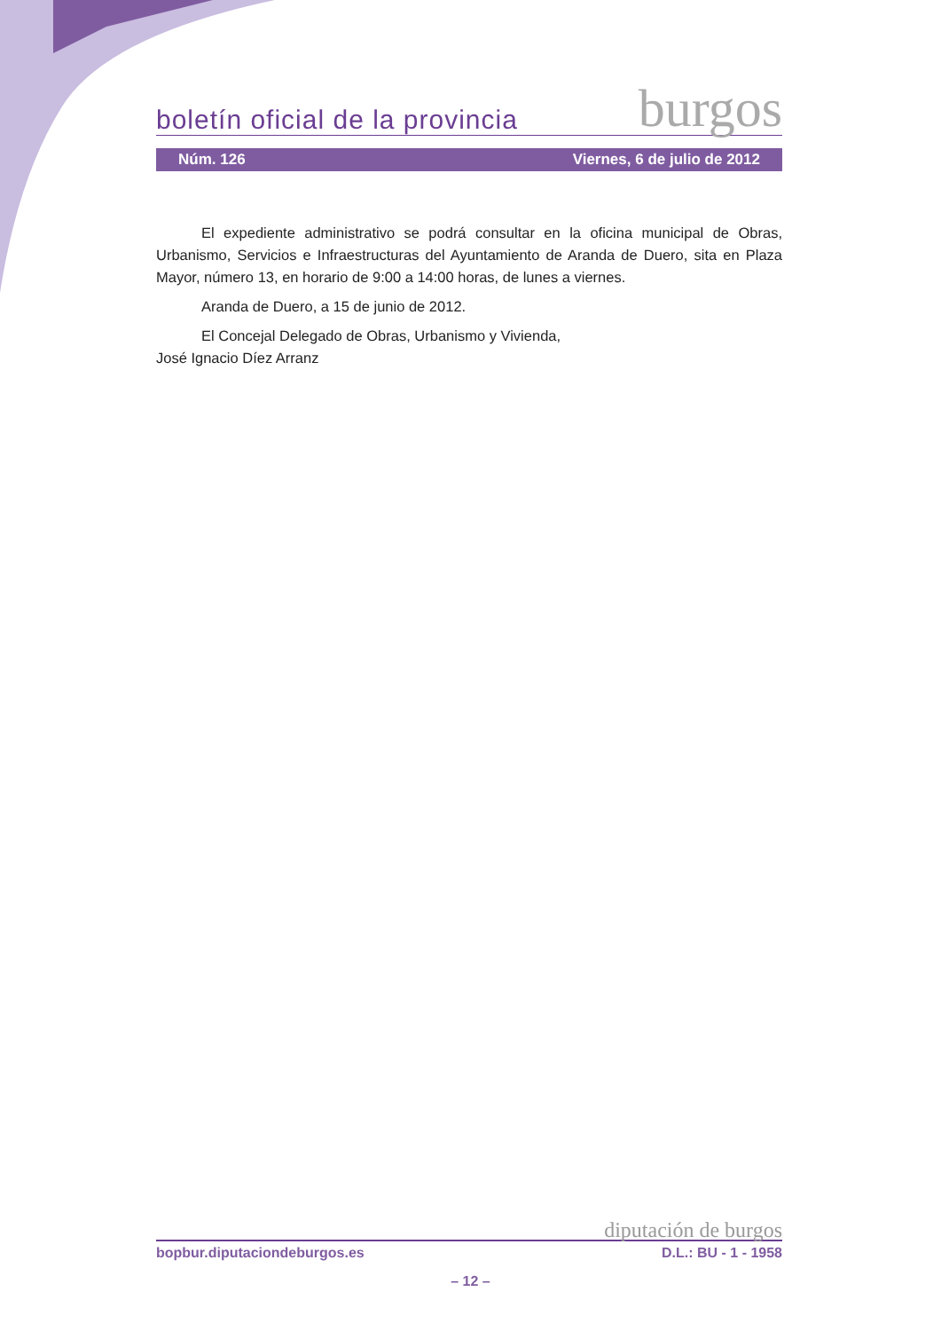boletín oficial de la provincia burgos
Núm. 126 Viernes, 6 de julio de 2012
El expediente administrativo se podrá consultar en la oficina municipal de Obras, Urbanismo, Servicios e Infraestructuras del Ayuntamiento de Aranda de Duero, sita en Plaza Mayor, número 13, en horario de 9:00 a 14:00 horas, de lunes a viernes.
Aranda de Duero, a 15 de junio de 2012.
El Concejal Delegado de Obras, Urbanismo y Vivienda,
José Ignacio Díez Arranz
diputación de burgos
bopbur.diputaciondeburgos.es D.L.: BU - 1 - 1958
– 12 –